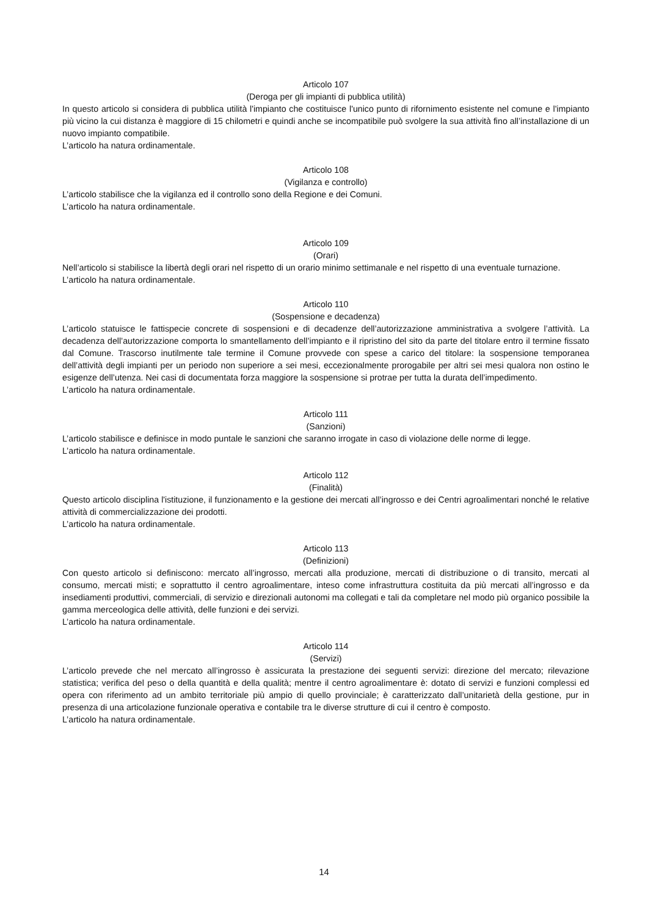Articolo 107
(Deroga per gli impianti di pubblica utilità)
In questo articolo si considera di pubblica utilità l'impianto che costituisce l'unico punto di rifornimento esistente nel comune e l'impianto più vicino la cui distanza è maggiore di 15 chilometri e quindi anche se incompatibile può svolgere la sua attività fino all’installazione di un nuovo impianto compatibile.
L’articolo ha natura ordinamentale.
Articolo 108
(Vigilanza e controllo)
L’articolo stabilisce che la vigilanza ed il controllo sono della Regione e dei Comuni.
L’articolo ha natura ordinamentale.
Articolo 109
(Orari)
Nell’articolo si stabilisce la libertà degli orari nel rispetto di un orario minimo settimanale e nel rispetto di una eventuale turnazione.
L’articolo ha natura ordinamentale.
Articolo 110
(Sospensione e decadenza)
L’articolo statuisce le fattispecie concrete di sospensioni e di decadenze dell’autorizzazione amministrativa a svolgere l’attività. La decadenza dell’autorizzazione comporta lo smantellamento dell’impianto e il ripristino del sito da parte del titolare entro il termine fissato dal Comune. Trascorso inutilmente tale termine il Comune provvede con spese a carico del titolare: la sospensione temporanea dell’attività degli impianti per un periodo non superiore a sei mesi, eccezionalmente prorogabile per altri sei mesi qualora non ostino le esigenze dell’utenza. Nei casi di documentata forza maggiore la sospensione si protrae per tutta la durata dell’impedimento.
L’articolo ha natura ordinamentale.
Articolo 111
(Sanzioni)
L’articolo stabilisce e definisce in modo puntale le sanzioni che saranno irrogate in caso di violazione delle norme di legge.
L’articolo ha natura ordinamentale.
Articolo 112
(Finalità)
Questo articolo disciplina l'istituzione, il funzionamento e la gestione dei mercati all’ingrosso e dei Centri agroalimentari nonché le relative attività di commercializzazione dei prodotti.
L’articolo ha natura ordinamentale.
Articolo 113
(Definizioni)
Con questo articolo si definiscono: mercato all’ingrosso, mercati alla produzione, mercati di distribuzione o di transito, mercati al consumo, mercati misti; e soprattutto il centro agroalimentare, inteso come infrastruttura costituita da più mercati all’ingrosso e da insediamenti produttivi, commerciali, di servizio e direzionali autonomi ma collegati e tali da completare nel modo più organico possibile la gamma merceologica delle attività, delle funzioni e dei servizi.
L’articolo ha natura ordinamentale.
Articolo 114
(Servizi)
L’articolo prevede che nel mercato all’ingrosso è assicurata la prestazione dei seguenti servizi: direzione del mercato; rilevazione statistica; verifica del peso o della quantità e della qualità; mentre il centro agroalimentare è: dotato di servizi e funzioni complessi ed opera con riferimento ad un ambito territoriale più ampio di quello provinciale; è caratterizzato dall’unitarietà della gestione, pur in presenza di una articolazione funzionale operativa e contabile tra le diverse strutture di cui il centro è composto.
L’articolo ha natura ordinamentale.
14